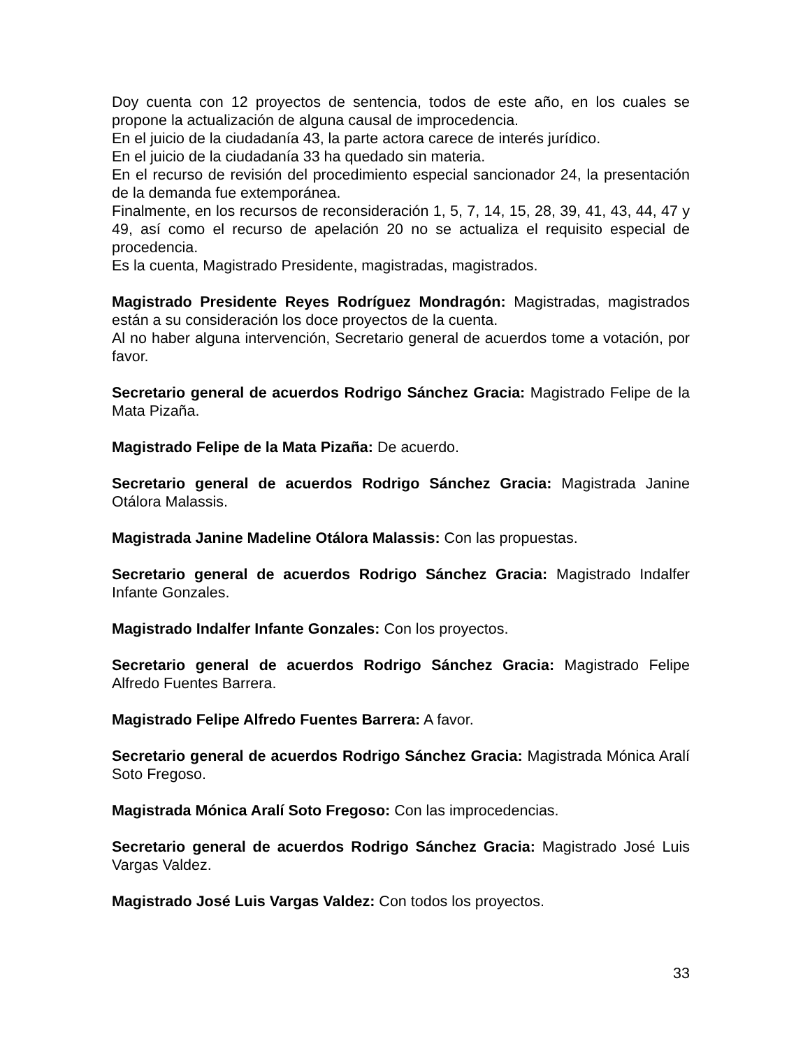Doy cuenta con 12 proyectos de sentencia, todos de este año, en los cuales se propone la actualización de alguna causal de improcedencia.
En el juicio de la ciudadanía 43, la parte actora carece de interés jurídico.
En el juicio de la ciudadanía 33 ha quedado sin materia.
En el recurso de revisión del procedimiento especial sancionador 24, la presentación de la demanda fue extemporánea.
Finalmente, en los recursos de reconsideración 1, 5, 7, 14, 15, 28, 39, 41, 43, 44, 47 y 49, así como el recurso de apelación 20 no se actualiza el requisito especial de procedencia.
Es la cuenta, Magistrado Presidente, magistradas, magistrados.
Magistrado Presidente Reyes Rodríguez Mondragón: Magistradas, magistrados están a su consideración los doce proyectos de la cuenta.
Al no haber alguna intervención, Secretario general de acuerdos tome a votación, por favor.
Secretario general de acuerdos Rodrigo Sánchez Gracia: Magistrado Felipe de la Mata Pizaña.
Magistrado Felipe de la Mata Pizaña: De acuerdo.
Secretario general de acuerdos Rodrigo Sánchez Gracia: Magistrada Janine Otálora Malassis.
Magistrada Janine Madeline Otálora Malassis: Con las propuestas.
Secretario general de acuerdos Rodrigo Sánchez Gracia: Magistrado Indalfer Infante Gonzales.
Magistrado Indalfer Infante Gonzales: Con los proyectos.
Secretario general de acuerdos Rodrigo Sánchez Gracia: Magistrado Felipe Alfredo Fuentes Barrera.
Magistrado Felipe Alfredo Fuentes Barrera: A favor.
Secretario general de acuerdos Rodrigo Sánchez Gracia: Magistrada Mónica Aralí Soto Fregoso.
Magistrada Mónica Aralí Soto Fregoso: Con las improcedencias.
Secretario general de acuerdos Rodrigo Sánchez Gracia: Magistrado José Luis Vargas Valdez.
Magistrado José Luis Vargas Valdez: Con todos los proyectos.
33